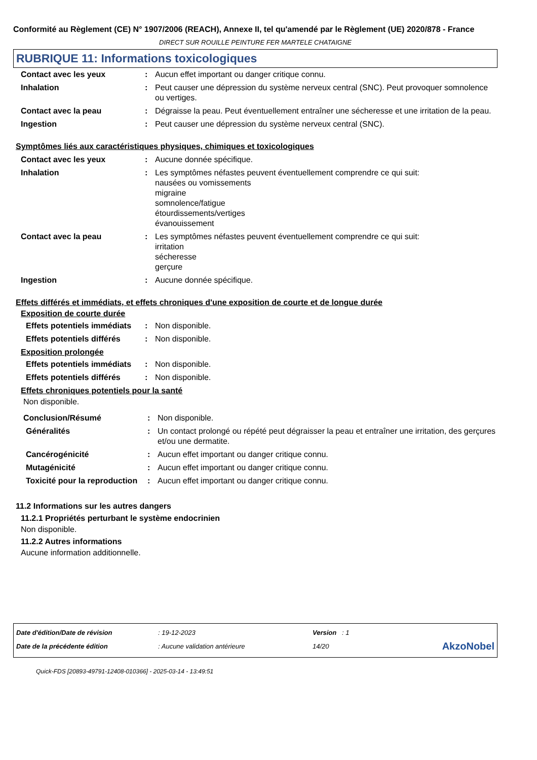Conformité au Règlement (CE) N° 1907/2006 (REACH), Annexe II, tel qu'amendé par le Règlement (UE) 2020/878 - France
DIRECT SUR ROUILLE PEINTURE FER MARTELE CHATAIGNE
RUBRIQUE 11: Informations toxicologiques
| Contact avec les yeux | : | Aucun effet important ou danger critique connu. |
| Inhalation | : | Peut causer une dépression du système nerveux central (SNC). Peut provoquer somnolence ou vertiges. |
| Contact avec la peau | : | Dégraisse la peau. Peut éventuellement entraîner une sécheresse et une irritation de la peau. |
| Ingestion | : | Peut causer une dépression du système nerveux central (SNC). |
Symptômes liés aux caractéristiques physiques, chimiques et toxicologiques
| Contact avec les yeux | : | Aucune donnée spécifique. |
| Inhalation | : | Les symptômes néfastes peuvent éventuellement comprendre ce qui suit: nausées ou vomissements migraine somnolence/fatigue étourdissements/vertiges évanouissement |
| Contact avec la peau | : | Les symptômes néfastes peuvent éventuellement comprendre ce qui suit: irritation sécheresse gerçure |
| Ingestion | : | Aucune donnée spécifique. |
Effets différés et immédiats, et effets chroniques d'une exposition de courte et de longue durée
Exposition de courte durée
| Effets potentiels immédiats | : | Non disponible. |
| Effets potentiels différés | : | Non disponible. |
Exposition prolongée
| Effets potentiels immédiats | : | Non disponible. |
| Effets potentiels différés | : | Non disponible. |
Effets chroniques potentiels pour la santé
Non disponible.
| Conclusion/Résumé | : | Non disponible. |
| Généralités | : | Un contact prolongé ou répété peut dégraisser la peau et entraîner une irritation, des gerçures et/ou une dermatite. |
| Cancérogénicité | : | Aucun effet important ou danger critique connu. |
| Mutagénicité | : | Aucun effet important ou danger critique connu. |
| Toxicité pour la reproduction | : | Aucun effet important ou danger critique connu. |
11.2 Informations sur les autres dangers
11.2.1 Propriétés perturbant le système endocrinien
Non disponible.
11.2.2 Autres informations
Aucune information additionnelle.
| Date d'édition/Date de révision | : 19-12-2023 | Version : 1 | |
| Date de la précédente édition | : Aucune validation antérieure | 14/20 | AkzoNobel |
Quick-FDS [20893-49791-12408-010366] - 2025-03-14 - 13:49:51